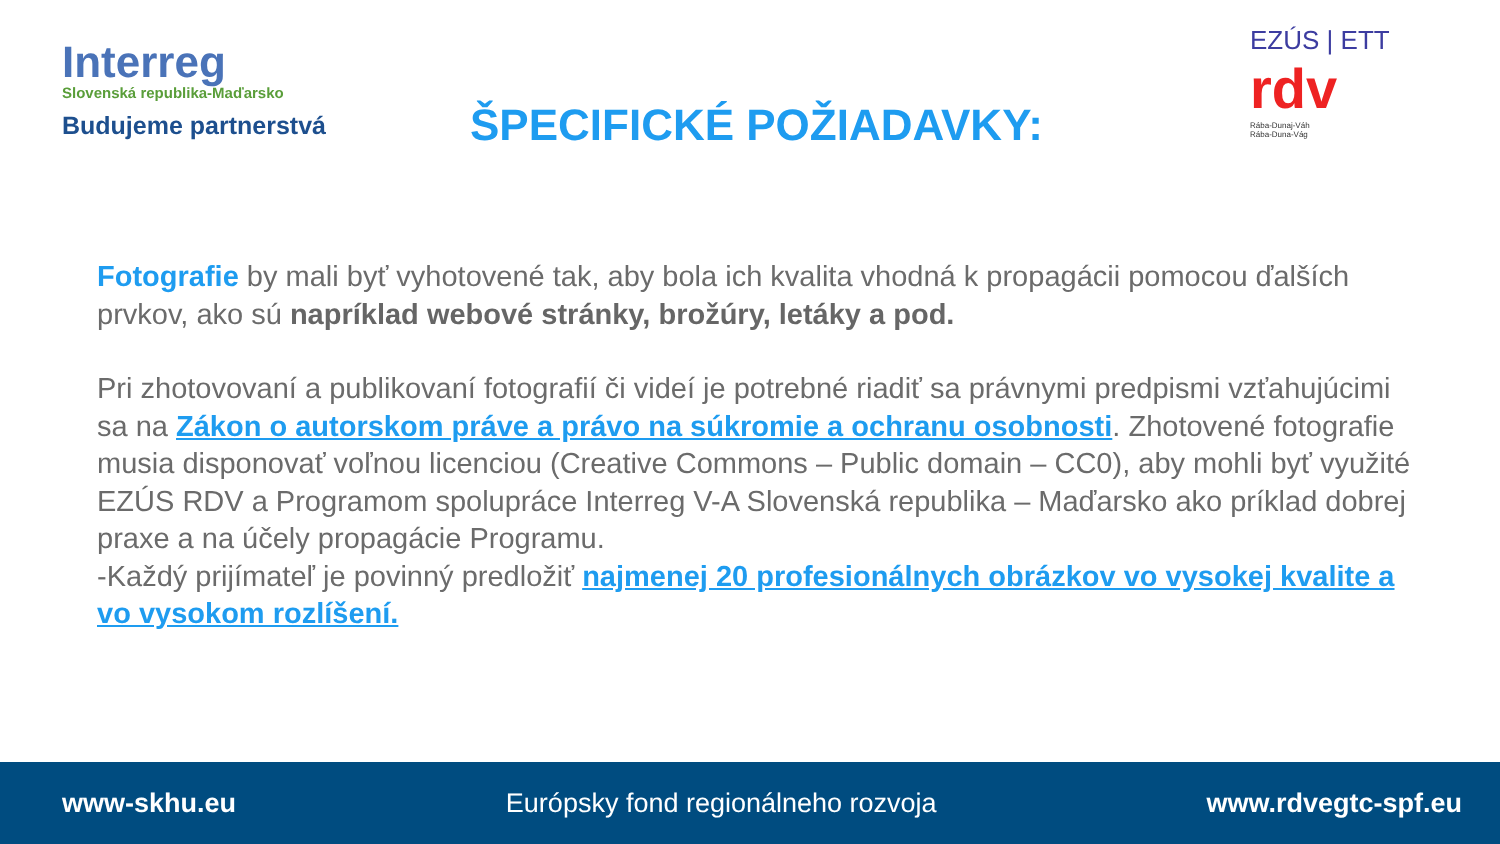Interreg
Slovenská republika-Maďarsko
Budujeme partnerstvá
ŠPECIFICKÉ POŽIADAVKY:
EZÚS | ETT
rdv
Rába-Dunaj-Váh
Rába-Duna-Vág
Fotografie by mali byť vyhotovené tak, aby bola ich kvalita vhodná k propagácii pomocou ďalších prvkov, ako sú napríklad webové stránky, brožúry, letáky a pod.
Pri zhotovovaní a publikovaní fotografií či videí je potrebné riadiť sa právnymi predpismi vzťahujúcimi sa na Zákon o autorskom práve a právo na súkromie a ochranu osobnosti. Zhotovené fotografie musia disponovať voľnou licenciou (Creative Commons – Public domain – CC0), aby mohli byť využité EZÚS RDV a Programom spolupráce Interreg V-A Slovenská republika – Maďarsko ako príklad dobrej praxe a na účely propagácie Programu.
-Každý prijímateľ je povinný predložiť najmenej 20 profesionálnych obrázkov vo vysokej kvalite a vo vysokom rozlíšení.
www-skhu.eu Európsky fond regionálneho rozvoja www.rdvegtc-spf.eu